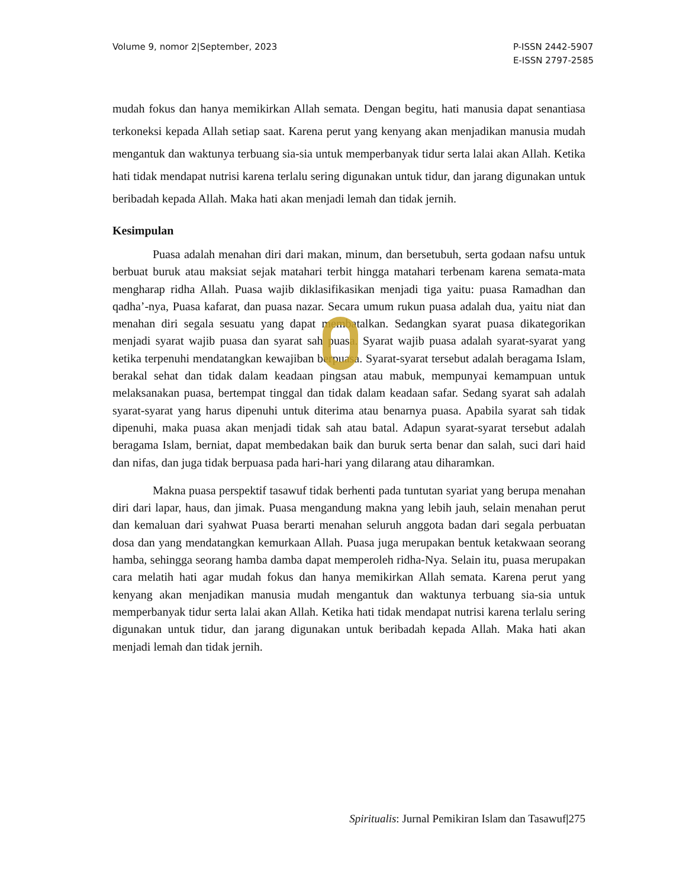Volume 9, nomor 2|September, 2023
P-ISSN 2442-5907
E-ISSN 2797-2585
mudah fokus dan hanya memikirkan Allah semata. Dengan begitu, hati manusia dapat senantiasa terkoneksi kepada Allah setiap saat. Karena perut yang kenyang akan menjadikan manusia mudah mengantuk dan waktunya terbuang sia-sia untuk memperbanyak tidur serta lalai akan Allah. Ketika hati tidak mendapat nutrisi karena terlalu sering digunakan untuk tidur, dan jarang digunakan untuk beribadah kepada Allah. Maka hati akan menjadi lemah dan tidak jernih.
Kesimpulan
Puasa adalah menahan diri dari makan, minum, dan bersetubuh, serta godaan nafsu untuk berbuat buruk atau maksiat sejak matahari terbit hingga matahari terbenam karena semata-mata mengharap ridha Allah. Puasa wajib diklasifikasikan menjadi tiga yaitu: puasa Ramadhan dan qadha’-nya, Puasa kafarat, dan puasa nazar. Secara umum rukun puasa adalah dua, yaitu niat dan menahan diri segala sesuatu yang dapat membatalkan. Sedangkan syarat puasa dikategorikan menjadi syarat wajib puasa dan syarat sah puasa. Syarat wajib puasa adalah syarat-syarat yang ketika terpenuhi mendatangkan kewajiban berpuasa. Syarat-syarat tersebut adalah beragama Islam, berakal sehat dan tidak dalam keadaan pingsan atau mabuk, mempunyai kemampuan untuk melaksanakan puasa, bertempat tinggal dan tidak dalam keadaan safar. Sedang syarat sah adalah syarat-syarat yang harus dipenuhi untuk diterima atau benarnya puasa. Apabila syarat sah tidak dipenuhi, maka puasa akan menjadi tidak sah atau batal. Adapun syarat-syarat tersebut adalah beragama Islam, berniat, dapat membedakan baik dan buruk serta benar dan salah, suci dari haid dan nifas, dan juga tidak berpuasa pada hari-hari yang dilarang atau diharamkan.
Makna puasa perspektif tasawuf tidak berhenti pada tuntutan syariat yang berupa menahan diri dari lapar, haus, dan jimak. Puasa mengandung makna yang lebih jauh, selain menahan perut dan kemaluan dari syahwat Puasa berarti menahan seluruh anggota badan dari segala perbuatan dosa dan yang mendatangkan kemurkaan Allah. Puasa juga merupakan bentuk ketakwaan seorang hamba, sehingga seorang hamba damba dapat memperoleh ridha-Nya. Selain itu, puasa merupakan cara melatih hati agar mudah fokus dan hanya memikirkan Allah semata. Karena perut yang kenyang akan menjadikan manusia mudah mengantuk dan waktunya terbuang sia-sia untuk memperbanyak tidur serta lalai akan Allah. Ketika hati tidak mendapat nutrisi karena terlalu sering digunakan untuk tidur, dan jarang digunakan untuk beribadah kepada Allah. Maka hati akan menjadi lemah dan tidak jernih.
Spiritualis: Jurnal Pemikiran Islam dan Tasawuf|275